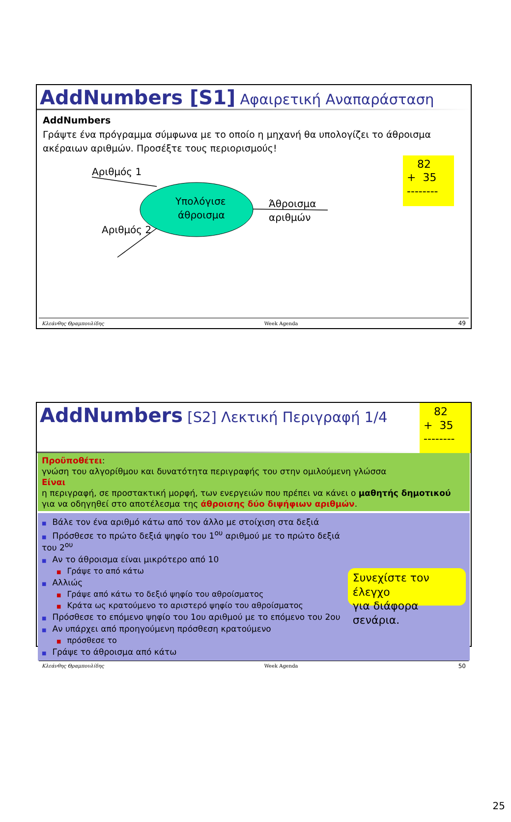AddNumbers [S1] Αφαιρετική Αναπαράσταση
AddNumbers
Γράψτε ένα πρόγραμμα σύμφωνα με το οποίο η μηχανή θα υπολογίζει το άθροισμα ακέραιων αριθμών. Προσέξτε τους περιορισμούς!
Αριθμός 1
Υπολόγισε
άθροισμα
Άθροισμα
αριθμών
Αριθμός 2
82
+ 35
--------
Κλεάνθης Θραμπουλίδης Week Agenda 49
AddNumbers [S2] Λεκτική Περιγραφή 1/4
82
+ 35
--------
Προϋποθέτει:
γνώση του αλγορίθμου και δυνατότητα περιγραφής του στην ομιλούμενη γλώσσα
Είναι
η περιγραφή, σε προστακτική μορφή, των ενεργειών που πρέπει να κάνει ο μαθητής δημοτικού για να οδηγηθεί στο αποτέλεσμα της άθροισης δύο διψήφιων αριθμών.
■ Βάλε τον ένα αριθμό κάτω από τον άλλο με στοίχιση στα δεξιά
■ Πρόσθεσε το πρώτο δεξιά ψηφίο του 1<sup>ου</sup> αριθμού με το πρώτο δεξιά του 2<sup>ου</sup>
■ Αν το άθροισμα είναι μικρότερο από 10
■ Γράψε το από κάτω
■ Αλλιώς
■ Γράψε από κάτω το δεξιό ψηφίο του αθροίσματος
■ Κράτα ως κρατούμενο το αριστερό ψηφίο του αθροίσματος
■ Πρόσθεσε το επόμενο ψηφίο του 1ου αριθμού με το επόμενο του 2ου
■ Αν υπάρχει από προηγούμενη πρόσθεση κρατούμενο
■ πρόσθεσε το
■ Γράψε το άθροισμα από κάτω
Συνεχίστε τον έλεγχο
για διάφορα σενάρια.
Κλεάνθης Θραμπουλίδης Week Agenda 50
25